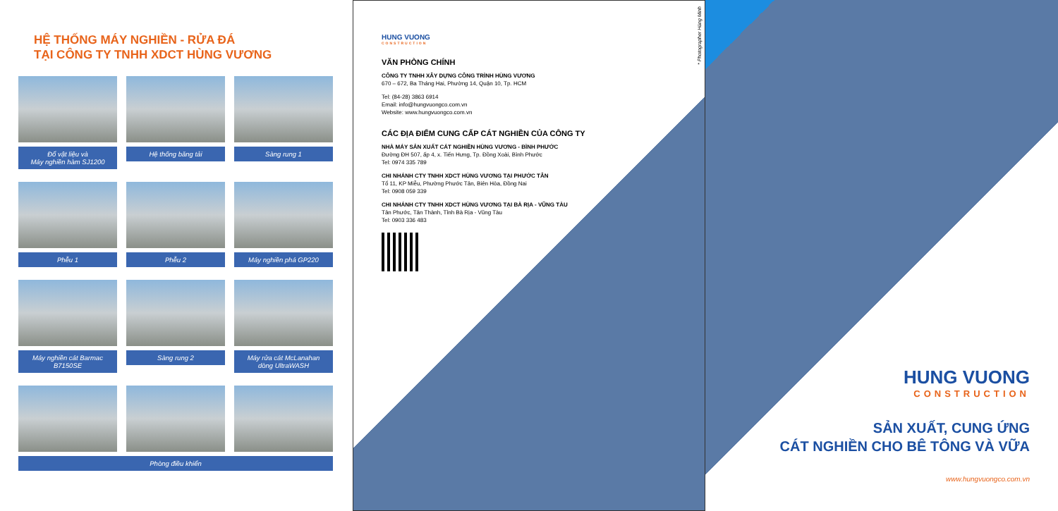HỆ THỐNG MÁY NGHIỀN - RỬA ĐÁ
TẠI CÔNG TY TNHH XDCT HÙNG VƯƠNG
Đổ vật liệu và
Máy nghiền hàm SJ1200
Hệ thống băng tải
Sàng rung 1
Phễu 1
Phễu 2
Máy nghiền phá GP220
Máy nghiền cát Barmac
B7150SE
Sàng rung 2
Máy rửa cát McLanahan
dòng UltraWASH
Phòng điều khiển
* Photographer Hùng Minh
HUNG VUONG
CONSTRUCTION
VĂN PHÒNG CHÍNH
CÔNG TY TNHH XÂY DỰNG CÔNG TRÌNH HÙNG VƯƠNG
670 – 672, Ba Tháng Hai, Phường 14, Quận 10, Tp. HCM
Tel: (84-28) 3863 6914
Email: info@hungvuongco.com.vn
Website: www.hungvuongco.com.vn
CÁC ĐỊA ĐIỂM CUNG CẤP CÁT NGHIỀN CỦA CÔNG TY
NHÀ MÁY SẢN XUẤT CÁT NGHIỀN HÙNG VƯƠNG - BÌNH PHƯỚC
Đường ĐH 507, ấp 4, x. Tiến Hưng, Tp. Đồng Xoài, Bình Phước
Tel: 0974 335 789
CHI NHÁNH CTY TNHH XDCT HÙNG VƯƠNG TẠI PHƯỚC TÂN
Tổ 11, KP Miễu, Phường Phước Tân, Biên Hòa, Đồng Nai
Tel: 0908 059 339
CHI NHÁNH CTY TNHH XDCT HÙNG VƯƠNG TẠI BÀ RỊA - VŨNG TÀU
Tân Phước, Tân Thành, Tỉnh Bà Rịa - Vũng Tàu
Tel: 0903 336 483
HUNG VUONG
CONSTRUCTION
SẢN XUẤT, CUNG ỨNG
CÁT NGHIỀN CHO BÊ TÔNG VÀ VỮA
www.hungvuongco.com.vn